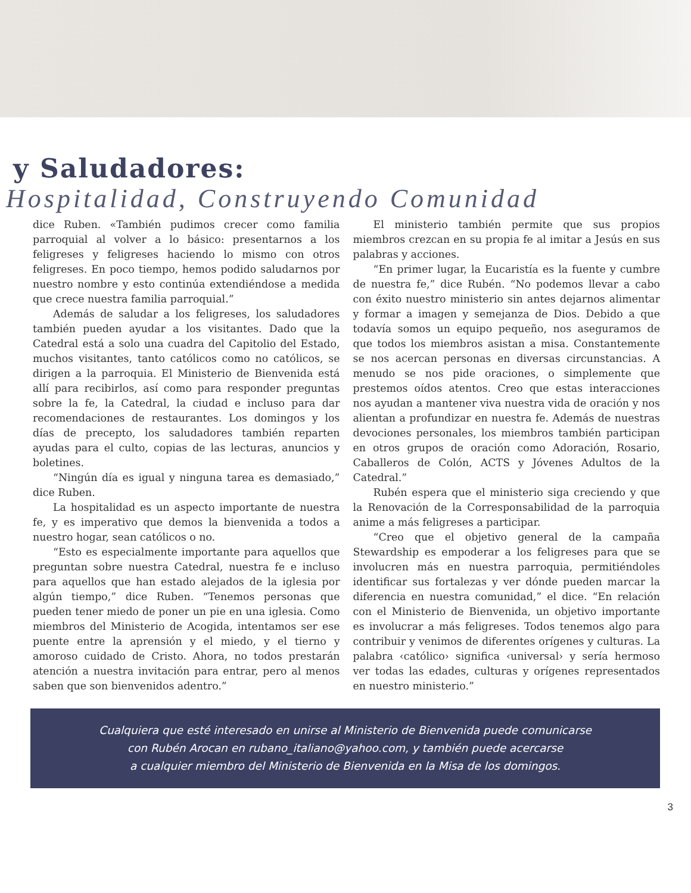y Saludadores:
Hospitalidad, Construyendo Comunidad
dice Ruben. «También pudimos crecer como familia parroquial al volver a lo básico: presentarnos a los feligreses y feligreses haciendo lo mismo con otros feligreses. En poco tiempo, hemos podido saludarnos por nuestro nombre y esto continúa extendiéndose a medida que crece nuestra familia parroquial.”
Además de saludar a los feligreses, los saludadores también pueden ayudar a los visitantes. Dado que la Catedral está a solo una cuadra del Capitolio del Estado, muchos visitantes, tanto católicos como no católicos, se dirigen a la parroquia. El Ministerio de Bienvenida está allí para recibirlos, así como para responder preguntas sobre la fe, la Catedral, la ciudad e incluso para dar recomendaciones de restaurantes. Los domingos y los días de precepto, los saludadores también reparten ayudas para el culto, copias de las lecturas, anuncios y boletines.
“Ningún día es igual y ninguna tarea es demasiado,” dice Ruben.
La hospitalidad es un aspecto importante de nuestra fe, y es imperativo que demos la bienvenida a todos a nuestro hogar, sean católicos o no.
“Esto es especialmente importante para aquellos que preguntan sobre nuestra Catedral, nuestra fe e incluso para aquellos que han estado alejados de la iglesia por algún tiempo,” dice Ruben. “Tenemos personas que pueden tener miedo de poner un pie en una iglesia. Como miembros del Ministerio de Acogida, intentamos ser ese puente entre la aprensión y el miedo, y el tierno y amoroso cuidado de Cristo. Ahora, no todos prestarán atención a nuestra invitación para entrar, pero al menos saben que son bienvenidos adentro.”
El ministerio también permite que sus propios miembros crezcan en su propia fe al imitar a Jesús en sus palabras y acciones.
“En primer lugar, la Eucaristía es la fuente y cumbre de nuestra fe,” dice Rubén. “No podemos llevar a cabo con éxito nuestro ministerio sin antes dejarnos alimentar y formar a imagen y semejanza de Dios. Debido a que todavía somos un equipo pequeño, nos aseguramos de que todos los miembros asistan a misa. Constantemente se nos acercan personas en diversas circunstancias. A menudo se nos pide oraciones, o simplemente que prestemos oídos atentos. Creo que estas interacciones nos ayudan a mantener viva nuestra vida de oración y nos alientan a profundizar en nuestra fe. Además de nuestras devociones personales, los miembros también participan en otros grupos de oración como Adoración, Rosario, Caballeros de Colón, ACTS y Jóvenes Adultos de la Catedral.”
Rubén espera que el ministerio siga creciendo y que la Renovación de la Corresponsabilidad de la parroquia anime a más feligreses a participar.
“Creo que el objetivo general de la campaña Stewardship es empoderar a los feligreses para que se involucren más en nuestra parroquia, permitiéndoles identificar sus fortalezas y ver dónde pueden marcar la diferencia en nuestra comunidad,” el dice. “En relación con el Ministerio de Bienvenida, un objetivo importante es involucrar a más feligreses. Todos tenemos algo para contribuir y venimos de diferentes orígenes y culturas. La palabra ‹católico› significa ‹universal› y sería hermoso ver todas las edades, culturas y orígenes representados en nuestro ministerio.”
Cualquiera que esté interesado en unirse al Ministerio de Bienvenida puede comunicarse
con Rubén Arocan en rubano_italiano@yahoo.com, y también puede acercarse
a cualquier miembro del Ministerio de Bienvenida en la Misa de los domingos.
3